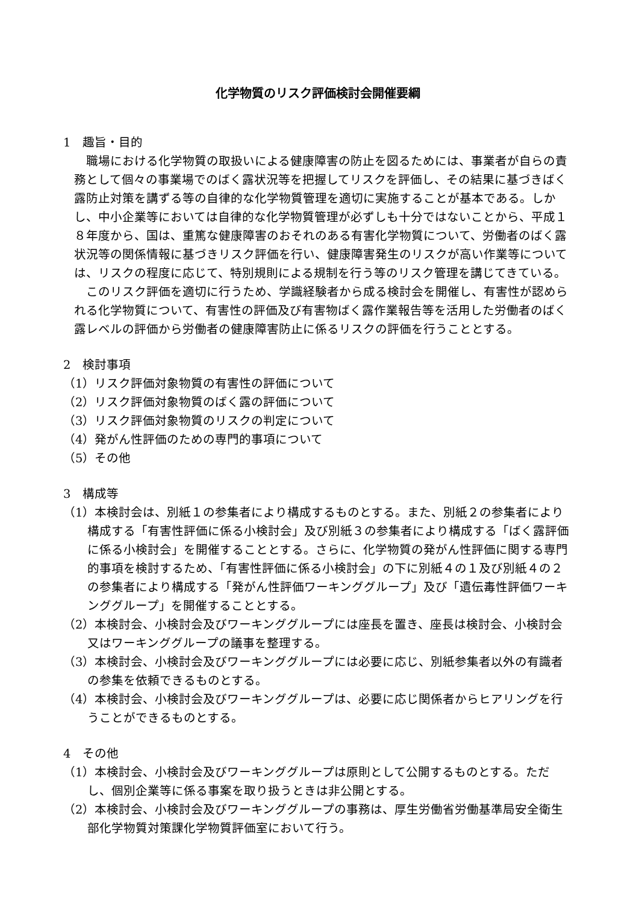化学物質のリスク評価検討会開催要綱
1　趣旨・目的
職場における化学物質の取扱いによる健康障害の防止を図るためには、事業者が自らの責務として個々の事業場でのばく露状況等を把握してリスクを評価し、その結果に基づきばく露防止対策を講ずる等の自律的な化学物質管理を適切に実施することが基本である。しかし、中小企業等においては自律的な化学物質管理が必ずしも十分ではないことから、平成１８年度から、国は、重篤な健康障害のおそれのある有害化学物質について、労働者のばく露状況等の関係情報に基づきリスク評価を行い、健康障害発生のリスクが高い作業等については、リスクの程度に応じて、特別規則による規制を行う等のリスク管理を講じてきている。
このリスク評価を適切に行うため、学識経験者から成る検討会を開催し、有害性が認められる化学物質について、有害性の評価及び有害物ばく露作業報告等を活用した労働者のばく露レベルの評価から労働者の健康障害防止に係るリスクの評価を行うこととする。
2　検討事項
（1）リスク評価対象物質の有害性の評価について
（2）リスク評価対象物質のばく露の評価について
（3）リスク評価対象物質のリスクの判定について
（4）発がん性評価のための専門的事項について
（5）その他
3　構成等
（1）本検討会は、別紙１の参集者により構成するものとする。また、別紙２の参集者により構成する「有害性評価に係る小検討会」及び別紙３の参集者により構成する「ばく露評価に係る小検討会」を開催することとする。さらに、化学物質の発がん性評価に関する専門的事項を検討するため、「有害性評価に係る小検討会」の下に別紙４の１及び別紙４の２の参集者により構成する「発がん性評価ワーキンググループ」及び「遺伝毒性評価ワーキンググループ」を開催することとする。
（2）本検討会、小検討会及びワーキンググループには座長を置き、座長は検討会、小検討会又はワーキンググループの議事を整理する。
（3）本検討会、小検討会及びワーキンググループには必要に応じ、別紙参集者以外の有識者の参集を依頼できるものとする。
（4）本検討会、小検討会及びワーキンググループは、必要に応じ関係者からヒアリングを行うことができるものとする。
4　その他
（1）本検討会、小検討会及びワーキンググループは原則として公開するものとする。ただし、個別企業等に係る事案を取り扱うときは非公開とする。
（2）本検討会、小検討会及びワーキンググループの事務は、厚生労働省労働基準局安全衛生部化学物質対策課化学物質評価室において行う。